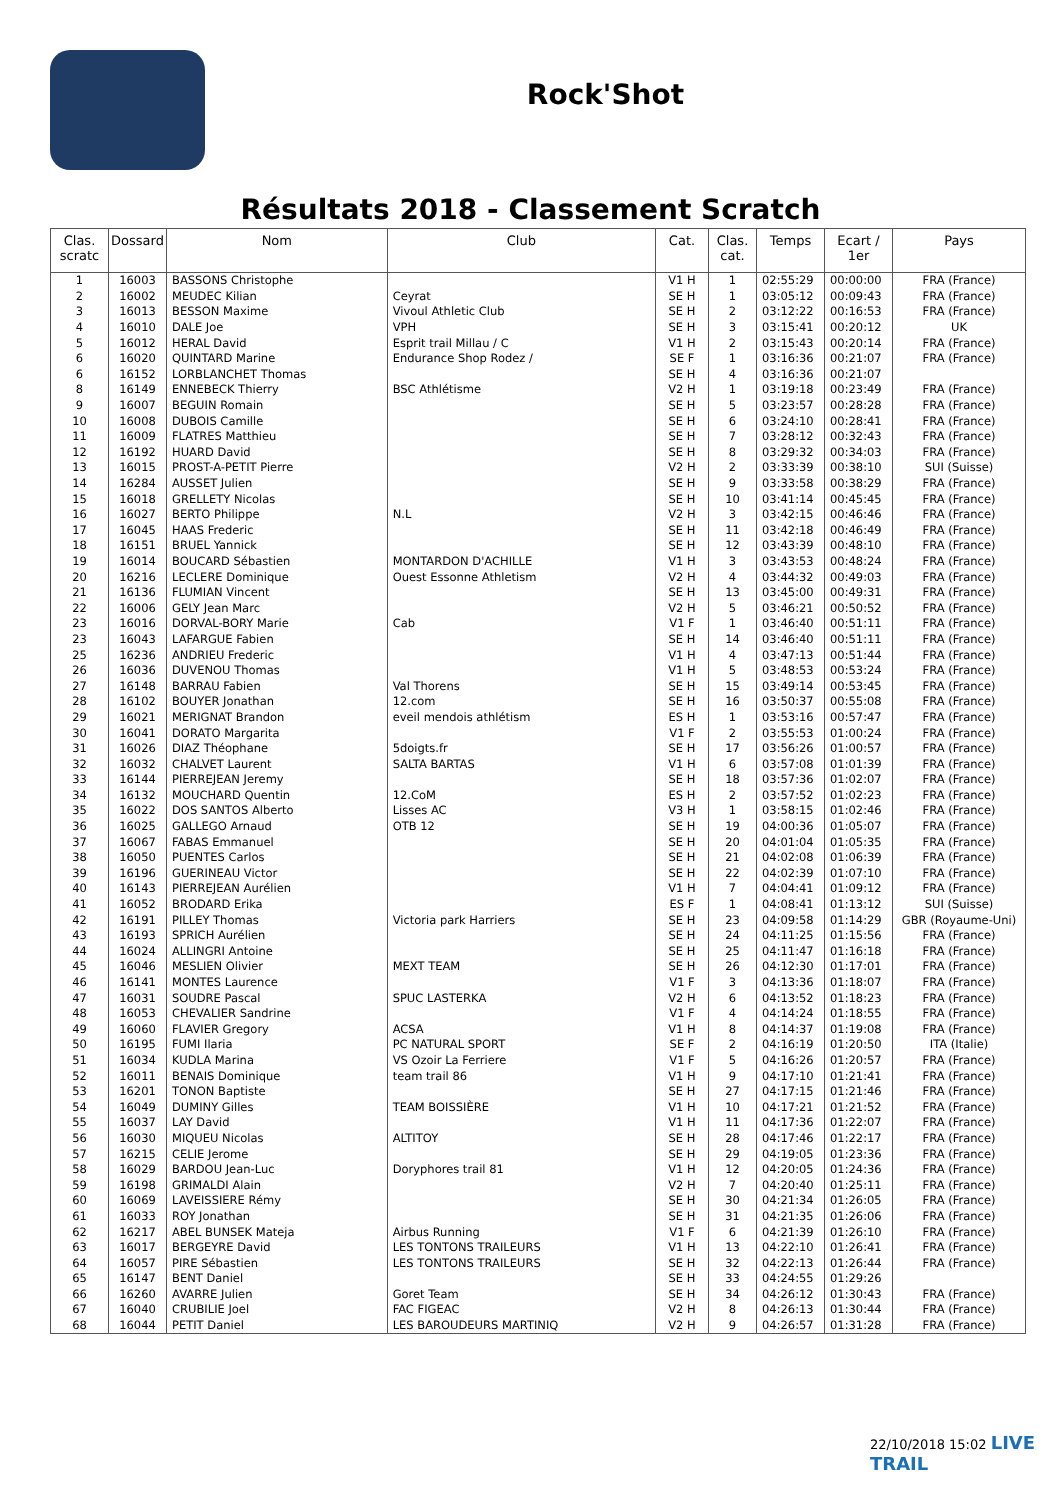Rock'Shot
Résultats 2018 - Classement Scratch
| Clas. scratc | Dossard | Nom | Club | Cat. | Clas. cat. | Temps | Ecart / 1er | Pays |
| --- | --- | --- | --- | --- | --- | --- | --- | --- |
| 1 | 16003 | BASSONS Christophe | | V1 H | 1 | 02:55:29 | 00:00:00 | FRA (France) |
| 2 | 16002 | MEUDEC Kilian | Ceyrat | SE H | 1 | 03:05:12 | 00:09:43 | FRA (France) |
| 3 | 16013 | BESSON Maxime | Vivoul Athletic Club | SE H | 2 | 03:12:22 | 00:16:53 | FRA (France) |
| 4 | 16010 | DALE Joe | VPH | SE H | 3 | 03:15:41 | 00:20:12 | UK |
| 5 | 16012 | HERAL David | Esprit trail Millau / C | V1 H | 2 | 03:15:43 | 00:20:14 | FRA (France) |
| 6 | 16020 | QUINTARD Marine | Endurance Shop Rodez / | SE F | 1 | 03:16:36 | 00:21:07 | FRA (France) |
| 6 | 16152 | LORBLANCHET Thomas | | SE H | 4 | 03:16:36 | 00:21:07 | |
| 8 | 16149 | ENNEBECK Thierry | BSC Athlétisme | V2 H | 1 | 03:19:18 | 00:23:49 | FRA (France) |
| 9 | 16007 | BEGUIN Romain | | SE H | 5 | 03:23:57 | 00:28:28 | FRA (France) |
| 10 | 16008 | DUBOIS Camille | | SE H | 6 | 03:24:10 | 00:28:41 | FRA (France) |
| 11 | 16009 | FLATRES Matthieu | | SE H | 7 | 03:28:12 | 00:32:43 | FRA (France) |
| 12 | 16192 | HUARD David | | SE H | 8 | 03:29:32 | 00:34:03 | FRA (France) |
| 13 | 16015 | PROST-A-PETIT Pierre | | V2 H | 2 | 03:33:39 | 00:38:10 | SUI (Suisse) |
| 14 | 16284 | AUSSET Julien | | SE H | 9 | 03:33:58 | 00:38:29 | FRA (France) |
| 15 | 16018 | GRELLETY Nicolas | | SE H | 10 | 03:41:14 | 00:45:45 | FRA (France) |
| 16 | 16027 | BERTO Philippe | N.L | V2 H | 3 | 03:42:15 | 00:46:46 | FRA (France) |
| 17 | 16045 | HAAS Frederic | | SE H | 11 | 03:42:18 | 00:46:49 | FRA (France) |
| 18 | 16151 | BRUEL Yannick | | SE H | 12 | 03:43:39 | 00:48:10 | FRA (France) |
| 19 | 16014 | BOUCARD Sébastien | MONTARDON D'ACHILLE | V1 H | 3 | 03:43:53 | 00:48:24 | FRA (France) |
| 20 | 16216 | LECLERE Dominique | Ouest Essonne Athletism | V2 H | 4 | 03:44:32 | 00:49:03 | FRA (France) |
| 21 | 16136 | FLUMIAN Vincent | | SE H | 13 | 03:45:00 | 00:49:31 | FRA (France) |
| 22 | 16006 | GELY Jean Marc | | V2 H | 5 | 03:46:21 | 00:50:52 | FRA (France) |
| 23 | 16016 | DORVAL-BORY Marie | Cab | V1 F | 1 | 03:46:40 | 00:51:11 | FRA (France) |
| 23 | 16043 | LAFARGUE Fabien | | SE H | 14 | 03:46:40 | 00:51:11 | FRA (France) |
| 25 | 16236 | ANDRIEU Frederic | | V1 H | 4 | 03:47:13 | 00:51:44 | FRA (France) |
| 26 | 16036 | DUVENOU Thomas | | V1 H | 5 | 03:48:53 | 00:53:24 | FRA (France) |
| 27 | 16148 | BARRAU Fabien | Val Thorens | SE H | 15 | 03:49:14 | 00:53:45 | FRA (France) |
| 28 | 16102 | BOUYER Jonathan | 12.com | SE H | 16 | 03:50:37 | 00:55:08 | FRA (France) |
| 29 | 16021 | MERIGNAT Brandon | eveil mendois athlétism | ES H | 1 | 03:53:16 | 00:57:47 | FRA (France) |
| 30 | 16041 | DORATO Margarita | | V1 F | 2 | 03:55:53 | 01:00:24 | FRA (France) |
| 31 | 16026 | DIAZ Théophane | 5doigts.fr | SE H | 17 | 03:56:26 | 01:00:57 | FRA (France) |
| 32 | 16032 | CHALVET Laurent | SALTA BARTAS | V1 H | 6 | 03:57:08 | 01:01:39 | FRA (France) |
| 33 | 16144 | PIERREJEAN Jeremy | | SE H | 18 | 03:57:36 | 01:02:07 | FRA (France) |
| 34 | 16132 | MOUCHARD Quentin | 12.CoM | ES H | 2 | 03:57:52 | 01:02:23 | FRA (France) |
| 35 | 16022 | DOS SANTOS Alberto | Lisses AC | V3 H | 1 | 03:58:15 | 01:02:46 | FRA (France) |
| 36 | 16025 | GALLEGO Arnaud | OTB 12 | SE H | 19 | 04:00:36 | 01:05:07 | FRA (France) |
| 37 | 16067 | FABAS Emmanuel | | SE H | 20 | 04:01:04 | 01:05:35 | FRA (France) |
| 38 | 16050 | PUENTES Carlos | | SE H | 21 | 04:02:08 | 01:06:39 | FRA (France) |
| 39 | 16196 | GUERINEAU Victor | | SE H | 22 | 04:02:39 | 01:07:10 | FRA (France) |
| 40 | 16143 | PIERREJEAN Aurélien | | V1 H | 7 | 04:04:41 | 01:09:12 | FRA (France) |
| 41 | 16052 | BRODARD Erika | | ES F | 1 | 04:08:41 | 01:13:12 | SUI (Suisse) |
| 42 | 16191 | PILLEY Thomas | Victoria park Harriers | SE H | 23 | 04:09:58 | 01:14:29 | GBR (Royaume-Uni) |
| 43 | 16193 | SPRICH Aurélien | | SE H | 24 | 04:11:25 | 01:15:56 | FRA (France) |
| 44 | 16024 | ALLINGRI Antoine | | SE H | 25 | 04:11:47 | 01:16:18 | FRA (France) |
| 45 | 16046 | MESLIEN Olivier | MEXT TEAM | SE H | 26 | 04:12:30 | 01:17:01 | FRA (France) |
| 46 | 16141 | MONTES Laurence | | V1 F | 3 | 04:13:36 | 01:18:07 | FRA (France) |
| 47 | 16031 | SOUDRE Pascal | SPUC LASTERKA | V2 H | 6 | 04:13:52 | 01:18:23 | FRA (France) |
| 48 | 16053 | CHEVALIER Sandrine | | V1 F | 4 | 04:14:24 | 01:18:55 | FRA (France) |
| 49 | 16060 | FLAVIER Gregory | ACSA | V1 H | 8 | 04:14:37 | 01:19:08 | FRA (France) |
| 50 | 16195 | FUMI Ilaria | PC NATURAL SPORT | SE F | 2 | 04:16:19 | 01:20:50 | ITA (Italie) |
| 51 | 16034 | KUDLA Marina | VS Ozoir La Ferriere | V1 F | 5 | 04:16:26 | 01:20:57 | FRA (France) |
| 52 | 16011 | BENAIS Dominique | team trail 86 | V1 H | 9 | 04:17:10 | 01:21:41 | FRA (France) |
| 53 | 16201 | TONON Baptiste | | SE H | 27 | 04:17:15 | 01:21:46 | FRA (France) |
| 54 | 16049 | DUMINY Gilles | TEAM BOISSIÈRE | V1 H | 10 | 04:17:21 | 01:21:52 | FRA (France) |
| 55 | 16037 | LAY David | | V1 H | 11 | 04:17:36 | 01:22:07 | FRA (France) |
| 56 | 16030 | MIQUEU Nicolas | ALTITOY | SE H | 28 | 04:17:46 | 01:22:17 | FRA (France) |
| 57 | 16215 | CELIE Jerome | | SE H | 29 | 04:19:05 | 01:23:36 | FRA (France) |
| 58 | 16029 | BARDOU Jean-Luc | Doryphores trail 81 | V1 H | 12 | 04:20:05 | 01:24:36 | FRA (France) |
| 59 | 16198 | GRIMALDI Alain | | V2 H | 7 | 04:20:40 | 01:25:11 | FRA (France) |
| 60 | 16069 | LAVEISSIERE Rémy | | SE H | 30 | 04:21:34 | 01:26:05 | FRA (France) |
| 61 | 16033 | ROY Jonathan | | SE H | 31 | 04:21:35 | 01:26:06 | FRA (France) |
| 62 | 16217 | ABEL BUNSEK Mateja | Airbus Running | V1 F | 6 | 04:21:39 | 01:26:10 | FRA (France) |
| 63 | 16017 | BERGEYRE David | LES TONTONS TRAILEURS | V1 H | 13 | 04:22:10 | 01:26:41 | FRA (France) |
| 64 | 16057 | PIRE Sébastien | LES TONTONS TRAILEURS | SE H | 32 | 04:22:13 | 01:26:44 | FRA (France) |
| 65 | 16147 | BENT Daniel | | SE H | 33 | 04:24:55 | 01:29:26 | |
| 66 | 16260 | AVARRE Julien | Goret Team | SE H | 34 | 04:26:12 | 01:30:43 | FRA (France) |
| 67 | 16040 | CRUBILIE Joel | FAC FIGEAC | V2 H | 8 | 04:26:13 | 01:30:44 | FRA (France) |
| 68 | 16044 | PETIT Daniel | LES BAROUDEURS MARTINIQ | V2 H | 9 | 04:26:57 | 01:31:28 | FRA (France) |
22/10/2018 15:02 LIVE TRAIL